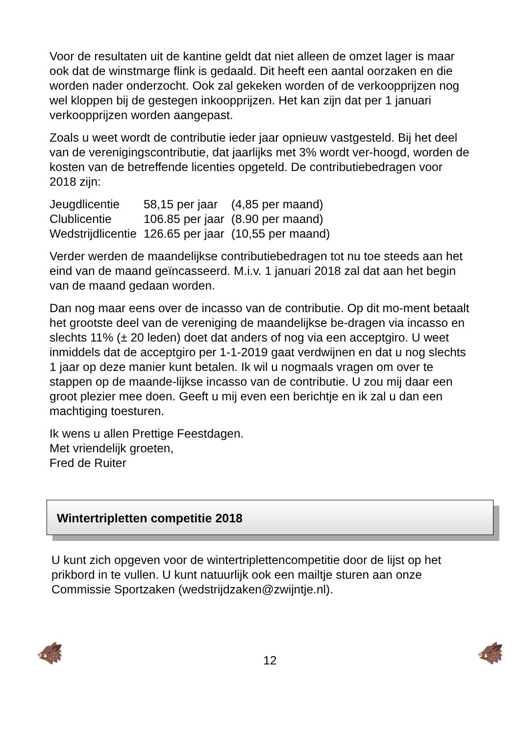Voor de resultaten uit de kantine geldt dat niet alleen de omzet lager is maar ook dat de winstmarge flink is gedaald. Dit heeft een aantal oorzaken en die worden nader onderzocht. Ook zal gekeken worden of de verkoopprijzen nog wel kloppen bij de gestegen inkoopprijzen. Het kan zijn dat per 1 januari verkoopprijzen worden aangepast.
Zoals u weet wordt de contributie ieder jaar opnieuw vastgesteld. Bij het deel van de verenigingscontributie, dat jaarlijks met 3% wordt ver-hoogd, worden de kosten van de betreffende licenties opgeteld. De contributiebedragen voor 2018 zijn:
| Jeugdlicentie | 58,15 per jaar | (4,85 per maand) |
| Clublicentie | 106.85 per jaar | (8.90 per maand) |
| Wedstrijdlicentie | 126.65 per jaar | (10,55 per maand) |
Verder werden de maandelijkse contributiebedragen tot nu toe steeds aan het eind van de maand geïncasseerd. M.i.v. 1 januari 2018 zal dat aan het begin van de maand gedaan worden.
Dan nog maar eens over de incasso van de contributie. Op dit mo-ment betaalt het grootste deel van de vereniging de maandelijkse be-dragen via incasso en slechts 11% (± 20 leden) doet dat anders of nog via een acceptgiro. U weet inmiddels dat de acceptgiro per 1-1-2019 gaat verdwijnen en dat u nog slechts 1 jaar op deze manier kunt betalen. Ik wil u nogmaals vragen om over te stappen op de maande-lijkse incasso van de contributie. U zou mij daar een groot plezier mee doen. Geeft u mij even een berichtje en ik zal u dan een machtiging toesturen.
Ik wens u allen Prettige Feestdagen.
Met vriendelijk groeten,
Fred de Ruiter
Wintertripletten competitie 2018
U kunt zich opgeven voor de wintertriplettencompetitie door de lijst op het prikbord in te vullen. U kunt natuurlijk ook een mailtje sturen aan onze Commissie Sportzaken (wedstrijdzaken@zwijntje.nl).
🐗
12
🐗